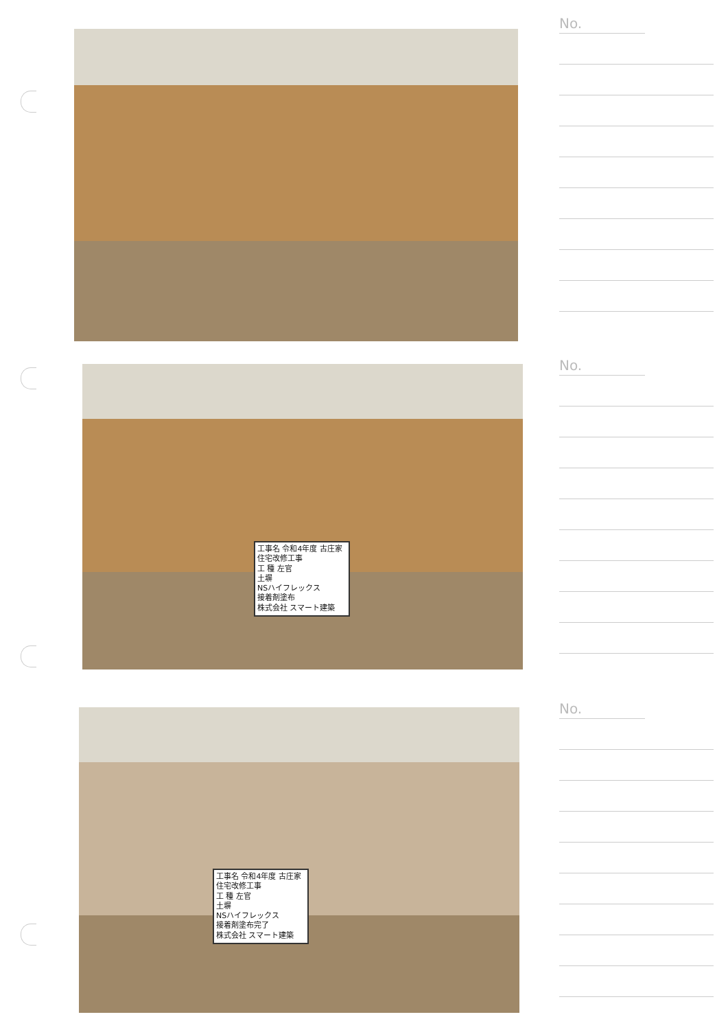No.
工事名 令和4年度 古庄家住宅改修工事
工 種 左官
土塀
NSハイフレックス
接着剤塗布
株式会社 スマート建築
No.
工事名 令和4年度 古庄家住宅改修工事
工 種 左官
土塀
NSハイフレックス
接着剤塗布完了
株式会社 スマート建築
No.